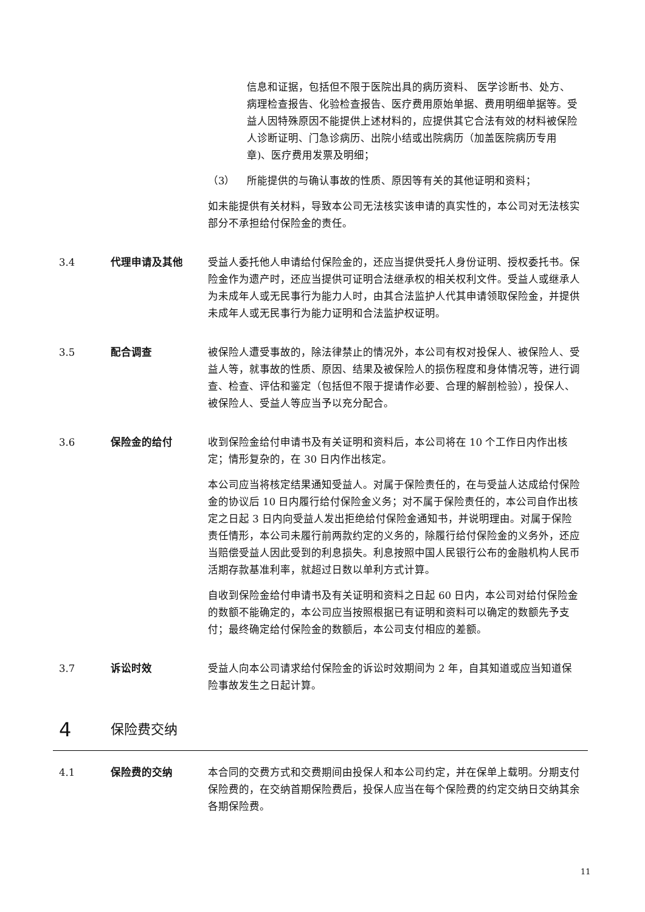信息和证据，包括但不限于医院出具的病历资料、 医学诊断书、处方、病理检查报告、化验检查报告、医疗费用原始单据、费用明细单据等。受益人因特殊原因不能提供上述材料的，应提供其它合法有效的材料被保险人诊断证明、门急诊病历、出院小结或出院病历（加盖医院病历专用章)、医疗费用发票及明细；
（3） 所能提供的与确认事故的性质、原因等有关的其他证明和资料；
如未能提供有关材料，导致本公司无法核实该申请的真实性的，本公司对无法核实部分不承担给付保险金的责任。
3.4 代理申请及其他 受益人委托他人申请给付保险金的，还应当提供受托人身份证明、授权委托书。保险金作为遗产时，还应当提供可证明合法继承权的相关权利文件。受益人或继承人为未成年人或无民事行为能力人时，由其合法监护人代其申请领取保险金，并提供未成年人或无民事行为能力证明和合法监护权证明。
3.5 配合调查 被保险人遭受事故的，除法律禁止的情况外，本公司有权对投保人、被保险人、受益人等，就事故的性质、原因、结果及被保险人的损伤程度和身体情况等，进行调查、检查、评估和鉴定（包括但不限于提请作必要、合理的解剖检验），投保人、被保险人、受益人等应当予以充分配合。
3.6 保险金的给付 收到保险金给付申请书及有关证明和资料后，本公司将在 10 个工作日内作出核定；情形复杂的，在 30 日内作出核定。
本公司应当将核定结果通知受益人。对属于保险责任的，在与受益人达成给付保险金的协议后 10 日内履行给付保险金义务；对不属于保险责任的，本公司自作出核定之日起 3 日内向受益人发出拒绝给付保险金通知书，并说明理由。对属于保险责任情形，本公司未履行前两款约定的义务的，除履行给付保险金的义务外，还应当赔偿受益人因此受到的利息损失。利息按照中国人民银行公布的金融机构人民币活期存款基准利率，就超过日数以单利方式计算。
自收到保险金给付申请书及有关证明和资料之日起 60 日内，本公司对给付保险金的数额不能确定的，本公司应当按照根据已有证明和资料可以确定的数额先予支付；最终确定给付保险金的数额后，本公司支付相应的差额。
3.7 诉讼时效 受益人向本公司请求给付保险金的诉讼时效期间为 2 年，自其知道或应当知道保险事故发生之日起计算。
4 保险费交纳
4.1 保险费的交纳 本合同的交费方式和交费期间由投保人和本公司约定，并在保单上载明。分期支付保险费的，在交纳首期保险费后，投保人应当在每个保险费的约定交纳日交纳其余各期保险费。
11